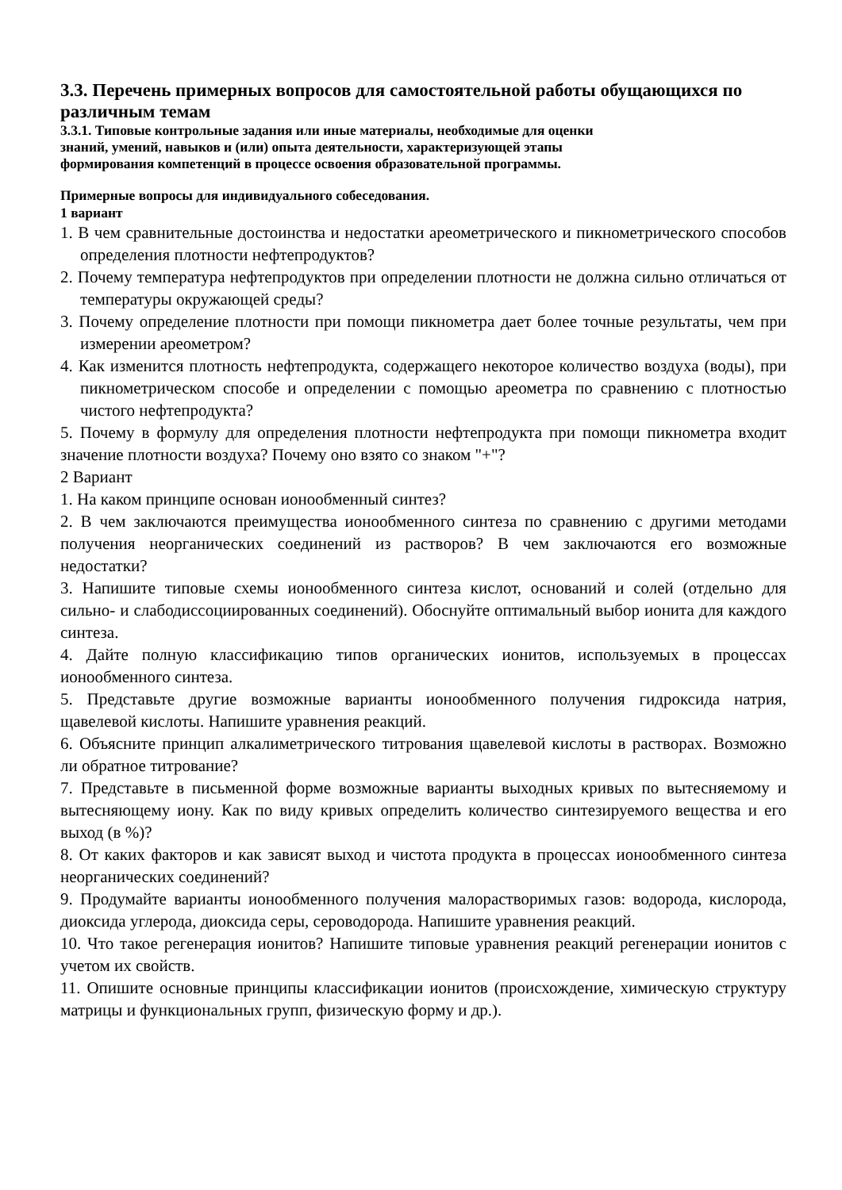3.3. Перечень примерных вопросов для самостоятельной работы обущающихся по различным темам
3.3.1. Типовые контрольные задания или иные материалы, необходимые для оценки
знаний, умений, навыков и (или) опыта деятельности, характеризующей этапы
формирования компетенций в процессе освоения образовательной программы.
Примерные вопросы для индивидуального собеседования.
1 вариант
1. В чем сравнительные достоинства и недостатки ареометрического и пикнометрического способов определения плотности нефтепродуктов?
2. Почему температура нефтепродуктов при определении плотности не должна сильно отличаться от температуры окружающей среды?
3. Почему определение плотности при помощи пикнометра дает более точные результаты, чем при измерении ареометром?
4. Как изменится плотность нефтепродукта, содержащего некоторое количество воздуха (воды), при пикнометрическом способе и определении с помощью ареометра по сравнению с плотностью чистого нефтепродукта?
5. Почему в формулу для определения плотности нефтепродукта при помощи пикнометра входит значение плотности воздуха? Почему оно взято со знаком "+"?
2 Вариант
1. На каком принципе основан ионообменный синтез?
2. В чем заключаются преимущества ионообменного синтеза по сравнению с другими методами получения неорганических соединений из растворов? В чем заключаются его возможные недостатки?
3. Напишите типовые схемы ионообменного синтеза кислот, оснований и солей (отдельно для сильно- и слабодиссоциированных соединений). Обоснуйте оптимальный выбор ионита для каждого синтеза.
4. Дайте полную классификацию типов органических ионитов, используемых в процессах ионообменного синтеза.
5. Представьте другие возможные варианты ионообменного получения гидроксида натрия, щавелевой кислоты. Напишите уравнения реакций.
6. Объясните принцип алкалиметрического титрования щавелевой кислоты в растворах. Возможно ли обратное титрование?
7. Представьте в письменной форме возможные варианты выходных кривых по вытесняемому и вытесняющему иону. Как по виду кривых определить количество синтезируемого вещества и его выход (в %)?
8. От каких факторов и как зависят выход и чистота продукта в процессах ионообменного синтеза неорганических соединений?
9. Продумайте варианты ионообменного получения малорастворимых газов: водорода, кислорода, диоксида углерода, диоксида серы, сероводорода. Напишите уравнения реакций.
10. Что такое регенерация ионитов? Напишите типовые уравнения реакций регенерации ионитов с учетом их свойств.
11. Опишите основные принципы классификации ионитов (происхождение, химическую структуру матрицы и функциональных групп, физическую форму и др.).